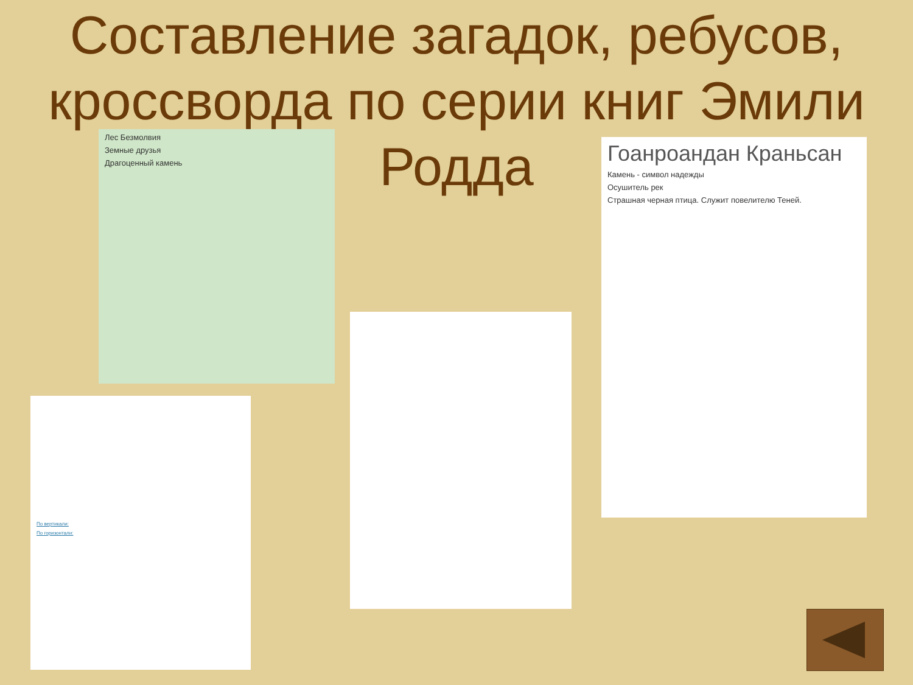Составление загадок, ребусов, кроссворда по серии книг Эмили Родда
Лес Безмолвия
Земные друзья
Драгоценный камень
По вертикали:
По горизонтали:
Гоанроандан Краньсан
Камень - символ надежды
Осушитель рек
Страшная черная птица. Служит повелителю Теней.